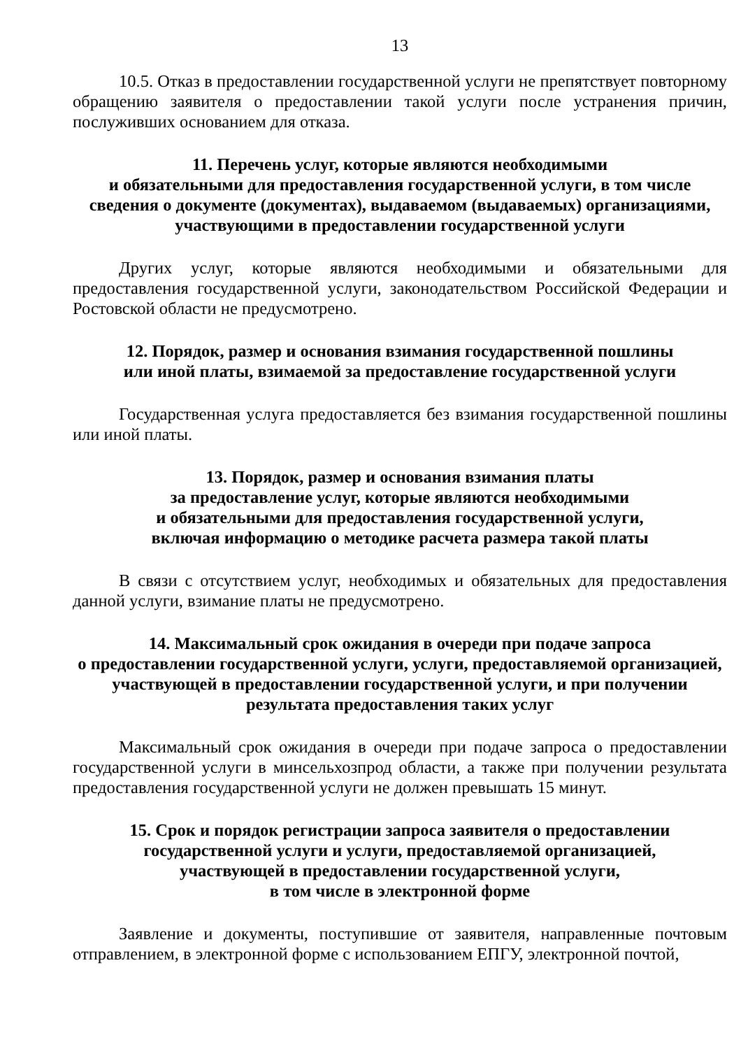13
10.5. Отказ в предоставлении государственной услуги не препятствует повторному обращению заявителя о предоставлении такой услуги после устранения причин, послуживших основанием для отказа.
11. Перечень услуг, которые являются необходимыми
и обязательными для предоставления государственной услуги, в том числе сведения о документе (документах), выдаваемом (выдаваемых) организациями, участвующими в предоставлении государственной услуги
Других услуг, которые являются необходимыми и обязательными для предоставления государственной услуги, законодательством Российской Федерации и Ростовской области не предусмотрено.
12. Порядок, размер и основания взимания государственной пошлины
или иной платы, взимаемой за предоставление государственной услуги
Государственная услуга предоставляется без взимания государственной пошлины или иной платы.
13. Порядок, размер и основания взимания платы
за предоставление услуг, которые являются необходимыми
и обязательными для предоставления государственной услуги,
включая информацию о методике расчета размера такой платы
В связи с отсутствием услуг, необходимых и обязательных для предоставления данной услуги, взимание платы не предусмотрено.
14. Максимальный срок ожидания в очереди при подаче запроса
о предоставлении государственной услуги, услуги, предоставляемой организацией, участвующей в предоставлении государственной услуги, и при получении результата предоставления таких услуг
Максимальный срок ожидания в очереди при подаче запроса о предоставлении государственной услуги в минсельхозпрод области, а также при получении результата предоставления государственной услуги не должен превышать 15 минут.
15. Срок и порядок регистрации запроса заявителя о предоставлении
государственной услуги и услуги, предоставляемой организацией,
участвующей в предоставлении государственной услуги,
в том числе в электронной форме
Заявление и документы, поступившие от заявителя, направленные почтовым отправлением, в электронной форме с использованием ЕПГУ, электронной почтой,